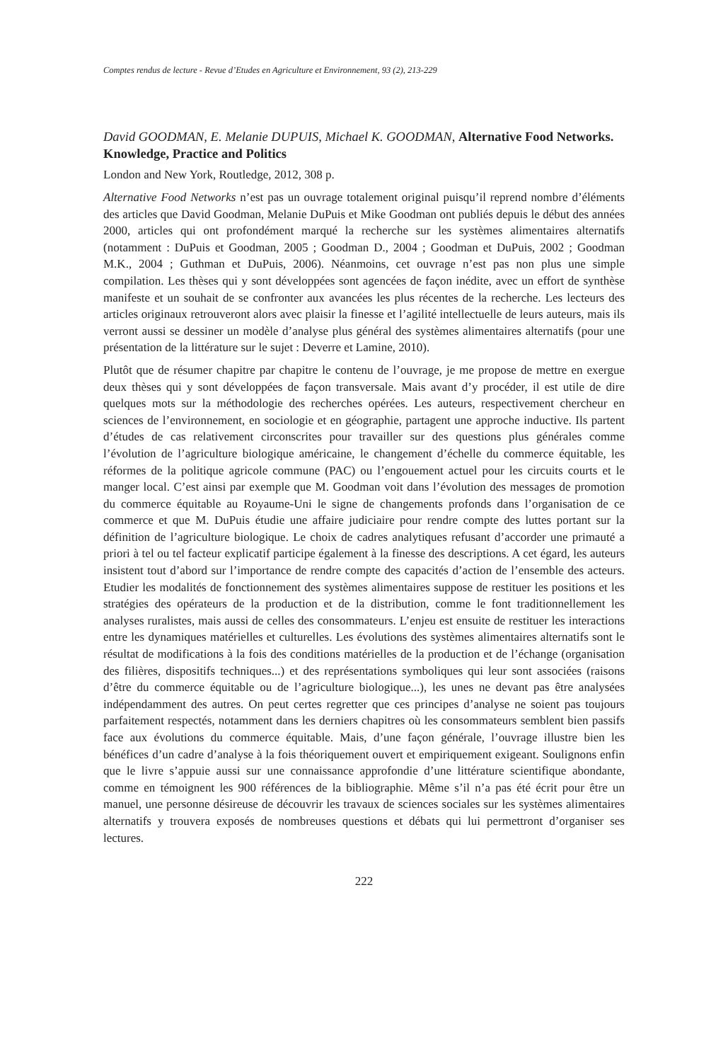Comptes rendus de lecture - Revue d’Etudes en Agriculture et Environnement, 93 (2), 213-229
David GOODMAN, E. Melanie DUPUIS, Michael K. GOODMAN, Alternative Food Networks. Knowledge, Practice and Politics
London and New York, Routledge, 2012, 308 p.
Alternative Food Networks n’est pas un ouvrage totalement original puisqu’il reprend nombre d’éléments des articles que David Goodman, Melanie DuPuis et Mike Goodman ont publiés depuis le début des années 2000, articles qui ont profondément marqué la recherche sur les systèmes alimentaires alternatifs (notamment : DuPuis et Goodman, 2005 ; Goodman D., 2004 ; Goodman et DuPuis, 2002 ; Goodman M.K., 2004 ; Guthman et DuPuis, 2006). Néanmoins, cet ouvrage n’est pas non plus une simple compilation. Les thèses qui y sont développées sont agencées de façon inédite, avec un effort de synthèse manifeste et un souhait de se confronter aux avancées les plus récentes de la recherche. Les lecteurs des articles originaux retrouveront alors avec plaisir la finesse et l’agilité intellectuelle de leurs auteurs, mais ils verront aussi se dessiner un modèle d’analyse plus général des systèmes alimentaires alternatifs (pour une présentation de la littérature sur le sujet : Deverre et Lamine, 2010).
Plutôt que de résumer chapitre par chapitre le contenu de l’ouvrage, je me propose de mettre en exergue deux thèses qui y sont développées de façon transversale. Mais avant d’y procéder, il est utile de dire quelques mots sur la méthodologie des recherches opérées. Les auteurs, respectivement chercheur en sciences de l’environnement, en sociologie et en géographie, partagent une approche inductive. Ils partent d’études de cas relativement circonscrites pour travailler sur des questions plus générales comme l’évolution de l’agriculture biologique américaine, le changement d’échelle du commerce équitable, les réformes de la politique agricole commune (PAC) ou l’engouement actuel pour les circuits courts et le manger local. C’est ainsi par exemple que M. Goodman voit dans l’évolution des messages de promotion du commerce équitable au Royaume-Uni le signe de changements profonds dans l’organisation de ce commerce et que M. DuPuis étudie une affaire judiciaire pour rendre compte des luttes portant sur la définition de l’agriculture biologique. Le choix de cadres analytiques refusant d’accorder une primauté a priori à tel ou tel facteur explicatif participe également à la finesse des descriptions. A cet égard, les auteurs insistent tout d’abord sur l’importance de rendre compte des capacités d’action de l’ensemble des acteurs. Etudier les modalités de fonctionnement des systèmes alimentaires suppose de restituer les positions et les stratégies des opérateurs de la production et de la distribution, comme le font traditionnellement les analyses ruralistes, mais aussi de celles des consommateurs. L’enjeu est ensuite de restituer les interactions entre les dynamiques matérielles et culturelles. Les évolutions des systèmes alimentaires alternatifs sont le résultat de modifications à la fois des conditions matérielles de la production et de l’échange (organisation des filières, dispositifs techniques...) et des représentations symboliques qui leur sont associées (raisons d’être du commerce équitable ou de l’agriculture biologique...), les unes ne devant pas être analysées indépendamment des autres. On peut certes regretter que ces principes d’analyse ne soient pas toujours parfaitement respectés, notamment dans les derniers chapitres où les consommateurs semblent bien passifs face aux évolutions du commerce équitable. Mais, d’une façon générale, l’ouvrage illustre bien les bénéfices d’un cadre d’analyse à la fois théoriquement ouvert et empiriquement exigeant. Soulignons enfin que le livre s’appuie aussi sur une connaissance approfondie d’une littérature scientifique abondante, comme en témoignent les 900 références de la bibliographie. Même s’il n’a pas été écrit pour être un manuel, une personne désireuse de découvrir les travaux de sciences sociales sur les systèmes alimentaires alternatifs y trouvera exposés de nombreuses questions et débats qui lui permettront d’organiser ses lectures.
222